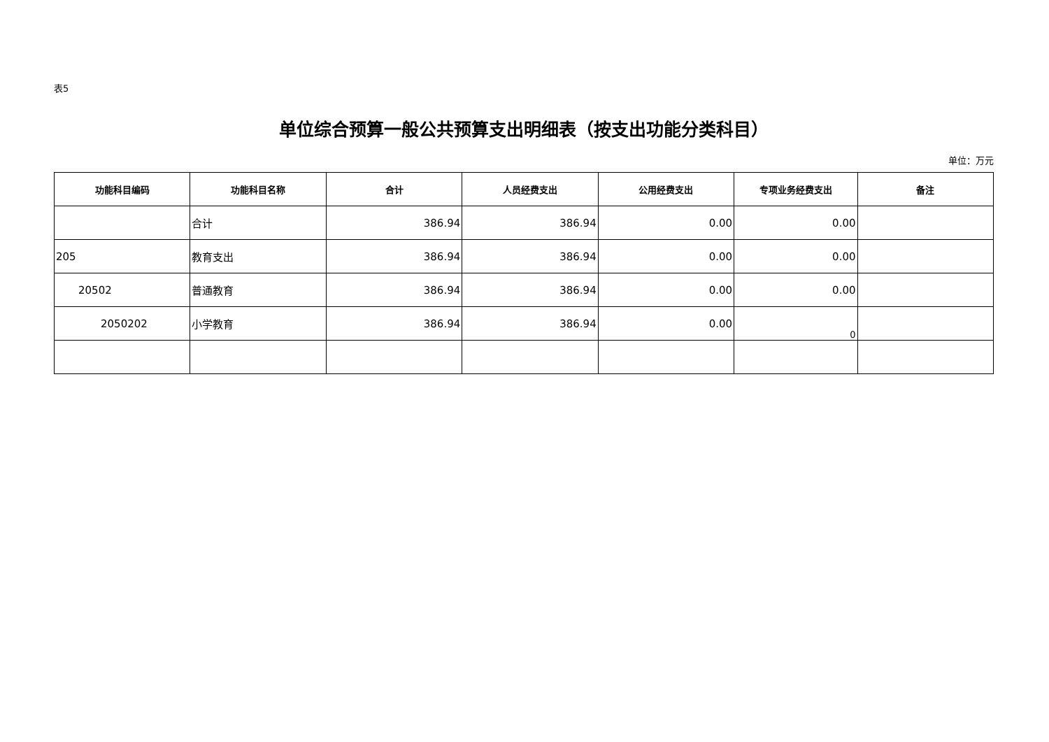表5
单位综合预算一般公共预算支出明细表（按支出功能分类科目）
单位：万元
| 功能科目编码 | 功能科目名称 | 合计 | 人员经费支出 | 公用经费支出 | 专项业务经费支出 | 备注 |
| --- | --- | --- | --- | --- | --- | --- |
| | 合计 | 386.94 | 386.94 | 0.00 | 0.00 | |
| 205 | 教育支出 | 386.94 | 386.94 | 0.00 | 0.00 | |
| 20502 | 普通教育 | 386.94 | 386.94 | 0.00 | 0.00 | |
| 2050202 | 小学教育 | 386.94 | 386.94 | 0.00 | 0 | |